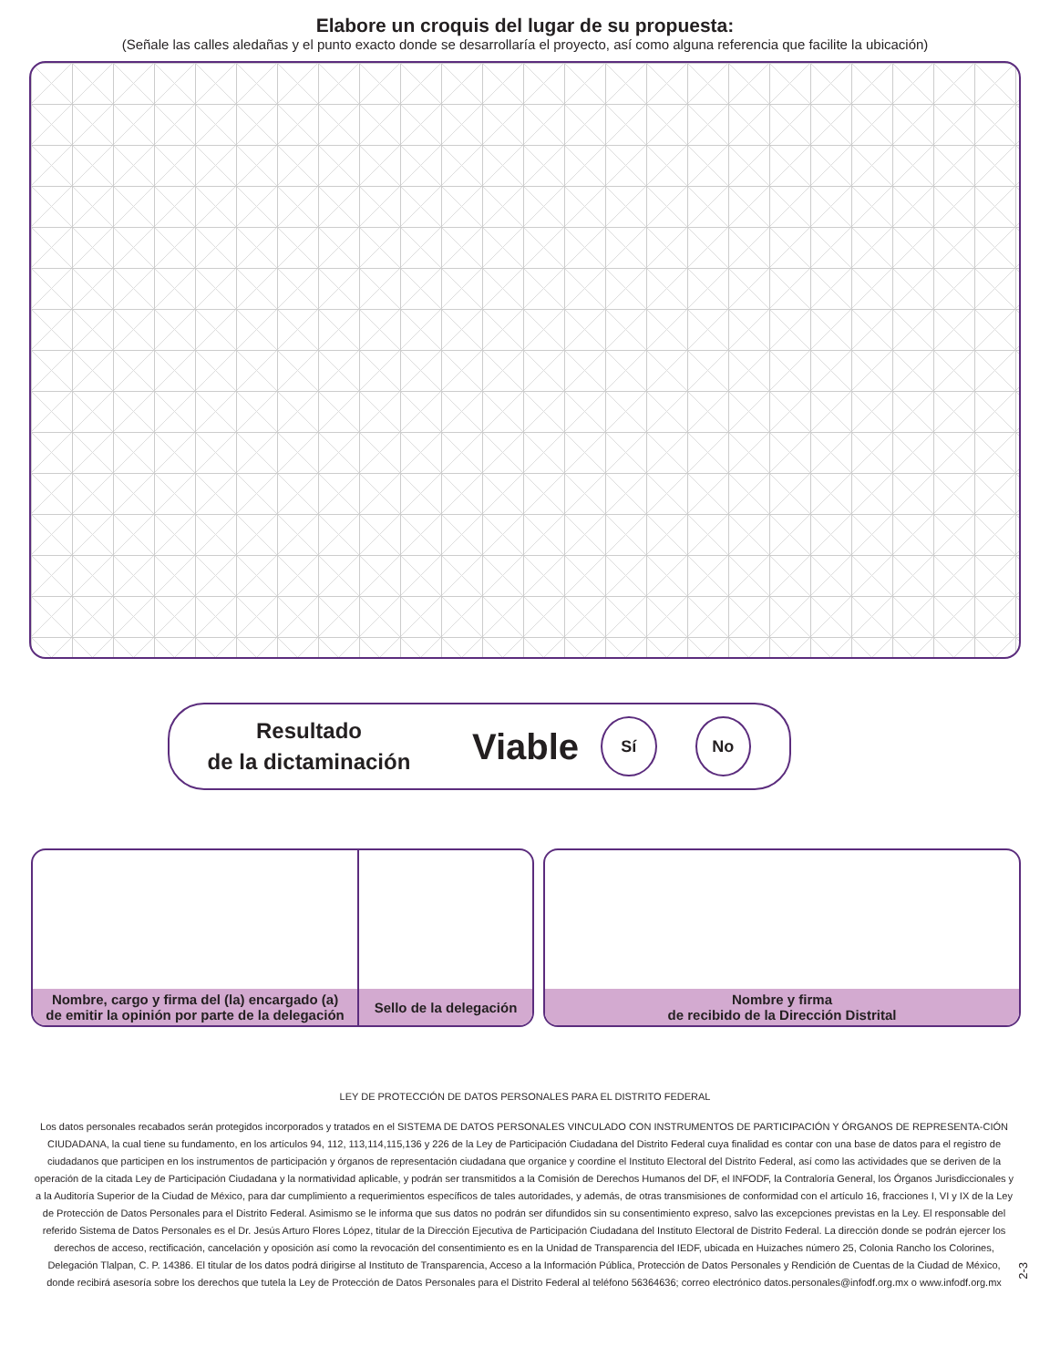Elabore un croquis del lugar de su propuesta:
(Señale las calles aledañas y el punto exacto donde se desarrollaría el proyecto, así como alguna referencia que facilite la ubicación)
Resultado
de la dictaminación
Viable
Sí No
Nombre, cargo y firma del (la) encargado (a)
de emitir la opinión por parte de la delegación
Sello de la delegación
Nombre y firma
de recibido de la Dirección Distrital
LEY DE PROTECCIÓN DE DATOS PERSONALES PARA EL DISTRITO FEDERAL
Los datos personales recabados serán protegidos incorporados y tratados en el SISTEMA DE DATOS PERSONALES VINCULADO CON INSTRUMENTOS DE PARTICIPACIÓN Y ÓRGANOS DE REPRESENTA-CIÓN CIUDADANA, la cual tiene su fundamento, en los artículos 94, 112, 113,114,115,136 y 226 de la Ley de Participación Ciudadana del Distrito Federal cuya finalidad es contar con una base de datos para el registro de ciudadanos que participen en los instrumentos de participación y órganos de representación ciudadana que organice y coordine el Instituto Electoral del Distrito Federal, así como las actividades que se deriven de la operación de la citada Ley de Participación Ciudadana y la normatividad aplicable, y podrán ser transmitidos a la Comisión de Derechos Humanos del DF, el INFODF, la Contraloría General, los Órganos Jurisdiccionales y a la Auditoría Superior de la Ciudad de México, para dar cumplimiento a requerimientos específicos de tales autoridades, y además, de otras transmisiones de conformidad con el artículo 16, fracciones I, VI y IX de la Ley de Protección de Datos Personales para el Distrito Federal. Asimismo se le informa que sus datos no podrán ser difundidos sin su consentimiento expreso, salvo las excepciones previstas en la Ley. El responsable del referido Sistema de Datos Personales es el Dr. Jesús Arturo Flores López, titular de la Dirección Ejecutiva de Participación Ciudadana del Instituto Electoral de Distrito Federal. La dirección donde se podrán ejercer los derechos de acceso, rectificación, cancelación y oposición así como la revocación del consentimiento es en la Unidad de Transparencia del IEDF, ubicada en Huizaches número 25, Colonia Rancho los Colorines, Delegación Tlalpan, C. P. 14386. El titular de los datos podrá dirigirse al Instituto de Transparencia, Acceso a la Información Pública, Protección de Datos Personales y Rendición de Cuentas de la Ciudad de México, donde recibirá asesoría sobre los derechos que tutela la Ley de Protección de Datos Personales para el Distrito Federal al teléfono 56364636; correo electrónico datos.personales@infodf.org.mx o www.infodf.org.mx
2-3